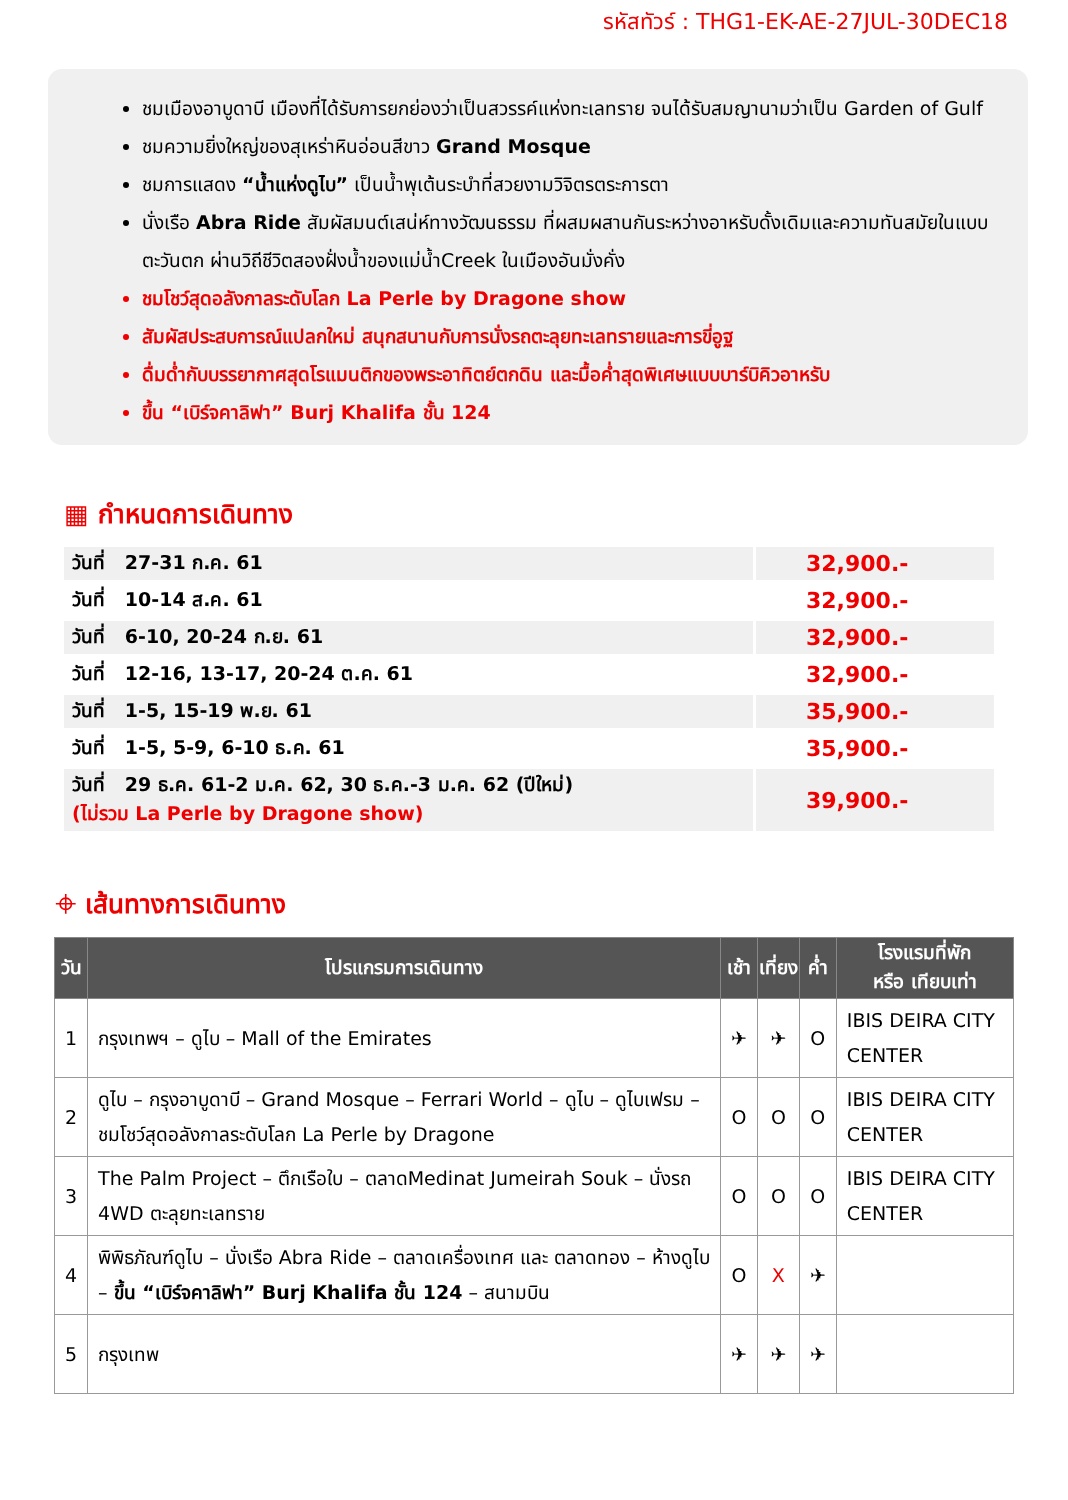รหัสทัวร์ : THG1-EK-AE-27JUL-30DEC18
ชมเมืองอาบูดาบี เมืองที่ได้รับการยกย่องว่าเป็นสวรรค์แห่งทะเลทราย จนได้รับสมญานามว่าเป็น Garden of Gulf
ชมความยิ่งใหญ่ของสุเหร่าหินอ่อนสีขาว Grand Mosque
ชมการแสดง “น้ำแห่งดูไบ” เป็นน้ำพุเต้นระบำที่สวยงามวิจิตรตระการตา
นั่งเรือ Abra Ride สัมผัสมนต์เสน่ห์ทางวัฒนธรรม ที่ผสมผสานกันระหว่างอาหรับดั้งเดิมและความทันสมัยในแบบตะวันตก ผ่านวิถีชีวิตสองฝั่งน้ำของแม่น้ำCreek ในเมืองอันมั่งคั่ง
ชมโชว์สุดอลังกาลระดับโลก La Perle by Dragone show
สัมผัสประสบการณ์แปลกใหม่ สนุกสนานกับการนั่งรถตะลุยทะเลทรายและการขี่อูฐ
ดื่มด่ำกับบรรยากาศสุดโรแมนติกของพระอาทิตย์ตกดิน และมื้อค่ำสุดพิเศษแบบบาร์บิคิวอาหรับ
ขึ้น “เบิร์จคาลิฟา” Burj Khalifa ชั้น 124
▦ กำหนดการเดินทาง
| วันที่ 27-31 ก.ค. 61 | 32,900.- |
| วันที่ 10-14 ส.ค. 61 | 32,900.- |
| วันที่ 6-10, 20-24 ก.ย. 61 | 32,900.- |
| วันที่ 12-16, 13-17, 20-24 ต.ค. 61 | 32,900.- |
| วันที่ 1-5, 15-19 พ.ย. 61 | 35,900.- |
| วันที่ 1-5, 5-9, 6-10 ธ.ค. 61 | 35,900.- |
| วันที่ 29 ธ.ค. 61-2 ม.ค. 62, 30 ธ.ค.-3 ม.ค. 62 (ปีใหม่) (ไม่รวม La Perle by Dragone show) | 39,900.- |
⌖ เส้นทางการเดินทาง
| วัน | โปรแกรมการเดินทาง | เช้า | เที่ยง | ค่ำ | โรงแรมที่พัก หรือ เทียบเท่า |
| --- | --- | --- | --- | --- | --- |
| 1 | กรุงเทพฯ – ดูไบ – Mall of the Emirates | ✈ | ✈ | O | IBIS DEIRA CITY CENTER |
| 2 | ดูไบ – กรุงอาบูดาบี – Grand Mosque – Ferrari World – ดูไบ – ดูไบเฟรม – ชมโชว์สุดอลังกาลระดับโลก La Perle by Dragone | O | O | O | IBIS DEIRA CITY CENTER |
| 3 | The Palm Project – ตึกเรือใบ – ตลาดMedinat Jumeirah Souk – นั่งรถ 4WD ตะลุยทะเลทราย | O | O | O | IBIS DEIRA CITY CENTER |
| 4 | พิพิธภัณฑ์ดูไบ – นั่งเรือ Abra Ride – ตลาดเครื่องเทศ และ ตลาดทอง – ห้างดูไบ – ขึ้น “เบิร์จคาลิฟา” Burj Khalifa ชั้น 124 – สนามบิน | O | X | ✈ | |
| 5 | กรุงเทพ | ✈ | ✈ | ✈ | |